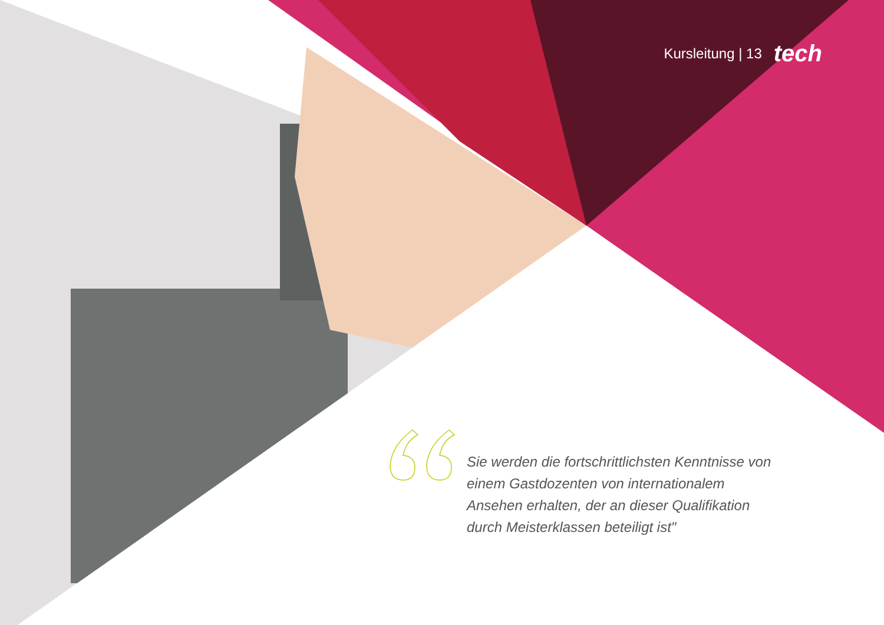Kursleitung | 13 tech
Sie werden die fortschrittlichsten Kenntnisse von einem Gastdozenten von internationalem Ansehen erhalten, der an dieser Qualifikation durch Meisterklassen beteiligt ist"